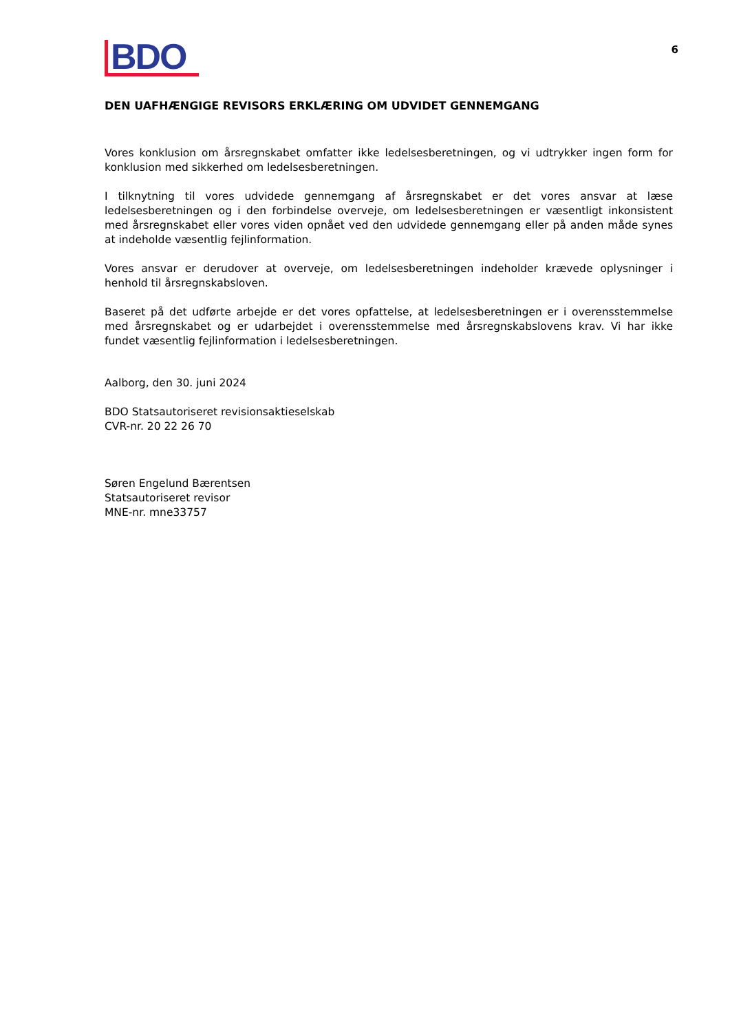BDO
6
DEN UAFHÆNGIGE REVISORS ERKLÆRING OM UDVIDET GENNEMGANG
Vores konklusion om årsregnskabet omfatter ikke ledelsesberetningen, og vi udtrykker ingen form for konklusion med sikkerhed om ledelsesberetningen.
I tilknytning til vores udvidede gennemgang af årsregnskabet er det vores ansvar at læse ledelsesberetningen og i den forbindelse overveje, om ledelsesberetningen er væsentligt inkonsistent med årsregnskabet eller vores viden opnået ved den udvidede gennemgang eller på anden måde synes at indeholde væsentlig fejlinformation.
Vores ansvar er derudover at overveje, om ledelsesberetningen indeholder krævede oplysninger i henhold til årsregnskabsloven.
Baseret på det udførte arbejde er det vores opfattelse, at ledelsesberetningen er i overensstemmelse med årsregnskabet og er udarbejdet i overensstemmelse med årsregnskabslovens krav. Vi har ikke fundet væsentlig fejlinformation i ledelsesberetningen.
Aalborg, den 30. juni 2024
BDO Statsautoriseret revisionsaktieselskab
CVR-nr. 20 22 26 70
Søren Engelund Bærentsen
Statsautoriseret revisor
MNE-nr. mne33757